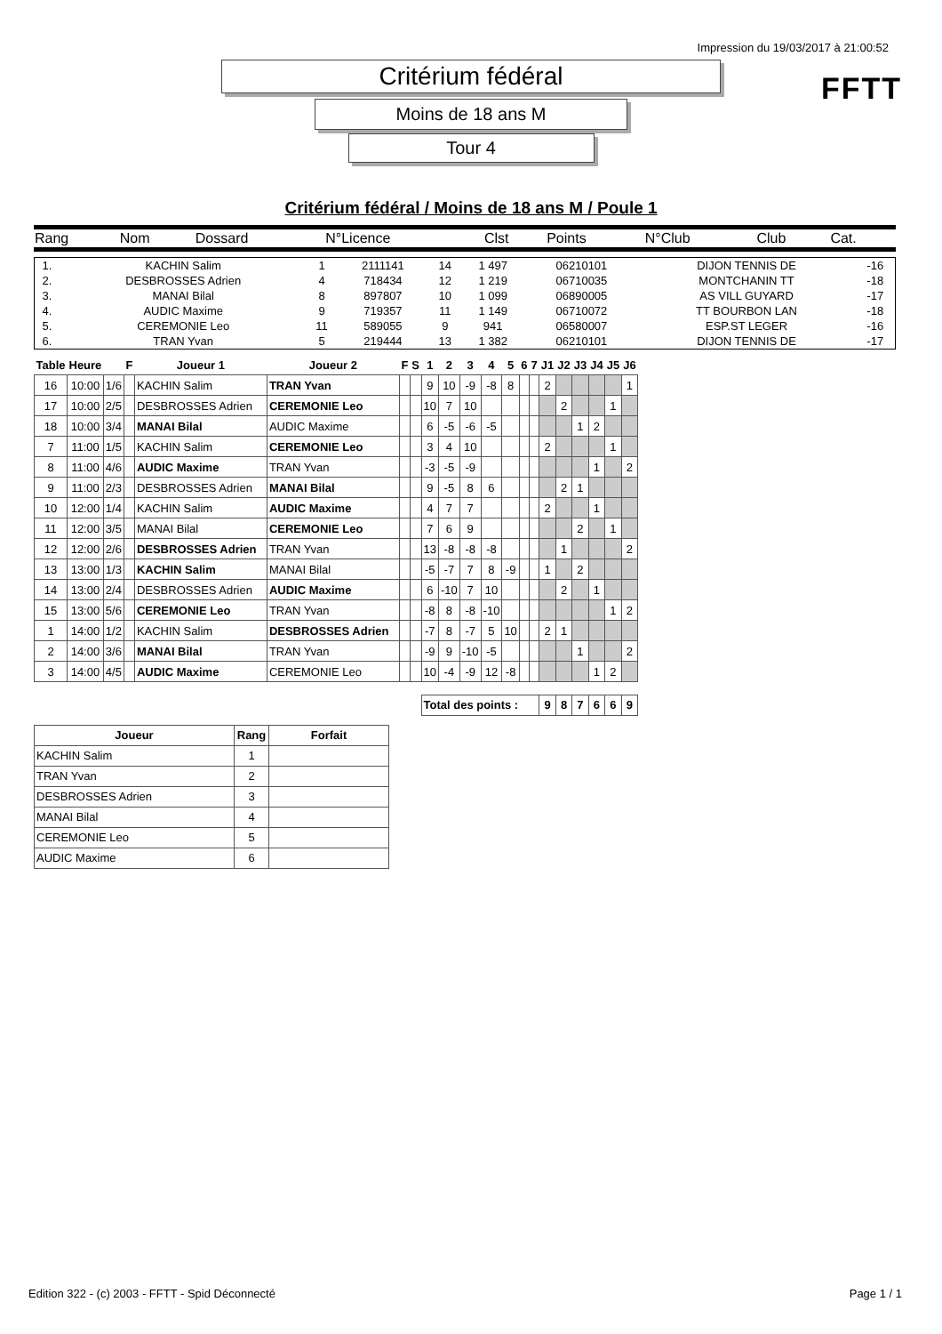Impression du 19/03/2017 à 21:00:52
FFTT
Critérium fédéral
Moins de 18 ans M
Tour 4
Critérium fédéral / Moins de 18 ans M / Poule 1
| Rang | Nom | Dossard | N°Licence | Clst | Points | N°Club | Club | Cat. |
| 1. | KACHIN Salim | 1 | 2111141 | 14 | 1 497 | 06210101 | DIJON TENNIS DE | -16 |
| 2. | DESBROSSES Adrien | 4 | 718434 | 12 | 1 219 | 06710035 | MONTCHANIN TT | -18 |
| 3. | MANAI Bilal | 8 | 897807 | 10 | 1 099 | 06890005 | AS VILL GUYARD | -17 |
| 4. | AUDIC Maxime | 9 | 719357 | 11 | 1 149 | 06710072 | TT BOURBON LAN | -18 |
| 5. | CEREMONIE Leo | 11 | 589055 | 9 | 941 | 06580007 | ESP.ST LEGER | -16 |
| 6. | TRAN Yvan | 5 | 219444 | 13 | 1 382 | 06210101 | DIJON TENNIS DE | -17 |
| Table | Heure | | F | Joueur 1 | Joueur 2 | F | S | 1 | 2 | 3 | 4 | 5 | 6 | 7 | J1 | J2 | J3 | J4 | J5 | J6 |
| --- | --- | --- | --- | --- | --- | --- | --- | --- | --- | --- | --- | --- | --- | --- | --- | --- | --- | --- | --- | --- |
| 16 | 10:00 | 1/6 | | KACHIN Salim | TRAN Yvan | | | 9 | 10 | -9 | -8 | 8 | | | 2 | | | | | 1 |
| 17 | 10:00 | 2/5 | | DESBROSSES Adrien | CEREMONIE Leo | | | 10 | 7 | 10 | | | | | | 2 | | | 1 | |
| 18 | 10:00 | 3/4 | | MANAI Bilal | AUDIC Maxime | | | 6 | -5 | -6 | -5 | | | | | | 1 | 2 | | |
| 7 | 11:00 | 1/5 | | KACHIN Salim | CEREMONIE Leo | | | 3 | 4 | 10 | | | | | 2 | | | | 1 | |
| 8 | 11:00 | 4/6 | | AUDIC Maxime | TRAN Yvan | | | -3 | -5 | -9 | | | | | | | | 1 | | 2 |
| 9 | 11:00 | 2/3 | | DESBROSSES Adrien | MANAI Bilal | | | 9 | -5 | 8 | 6 | | | | | 2 | 1 | | | |
| 10 | 12:00 | 1/4 | | KACHIN Salim | AUDIC Maxime | | | 4 | 7 | 7 | | | | | 2 | | | 1 | | |
| 11 | 12:00 | 3/5 | | MANAI Bilal | CEREMONIE Leo | | | 7 | 6 | 9 | | | | | | | 2 | | 1 | |
| 12 | 12:00 | 2/6 | | DESBROSSES Adrien | TRAN Yvan | | | 13 | -8 | -8 | -8 | | | | | 1 | | | | 2 |
| 13 | 13:00 | 1/3 | | KACHIN Salim | MANAI Bilal | | | -5 | -7 | 7 | 8 | -9 | | | 1 | | 2 | | | |
| 14 | 13:00 | 2/4 | | DESBROSSES Adrien | AUDIC Maxime | | | 6 | -10 | 7 | 10 | | | | | 2 | | 1 | | |
| 15 | 13:00 | 5/6 | | CEREMONIE Leo | TRAN Yvan | | | -8 | 8 | -8 | -10 | | | | | | | | 1 | 2 |
| 1 | 14:00 | 1/2 | | KACHIN Salim | DESBROSSES Adrien | | | -7 | 8 | -7 | 5 | 10 | | | 2 | 1 | | | | |
| 2 | 14:00 | 3/6 | | MANAI Bilal | TRAN Yvan | | | -9 | 9 | -10 | -5 | | | | | | 1 | | | 2 |
| 3 | 14:00 | 4/5 | | AUDIC Maxime | CEREMONIE Leo | | | 10 | -4 | -9 | 12 | -8 | | | | | | 1 | 2 | |
| | | | | | | | | Total des points : | | | | | | | 9 | 8 | 7 | 6 | 6 | 9 |
| Joueur | Rang | Forfait |
| --- | --- | --- |
| KACHIN Salim | 1 | |
| TRAN Yvan | 2 | |
| DESBROSSES Adrien | 3 | |
| MANAI Bilal | 4 | |
| CEREMONIE Leo | 5 | |
| AUDIC Maxime | 6 | |
Edition 322 - (c) 2003 - FFTT - Spid Déconnecté Page 1 / 1